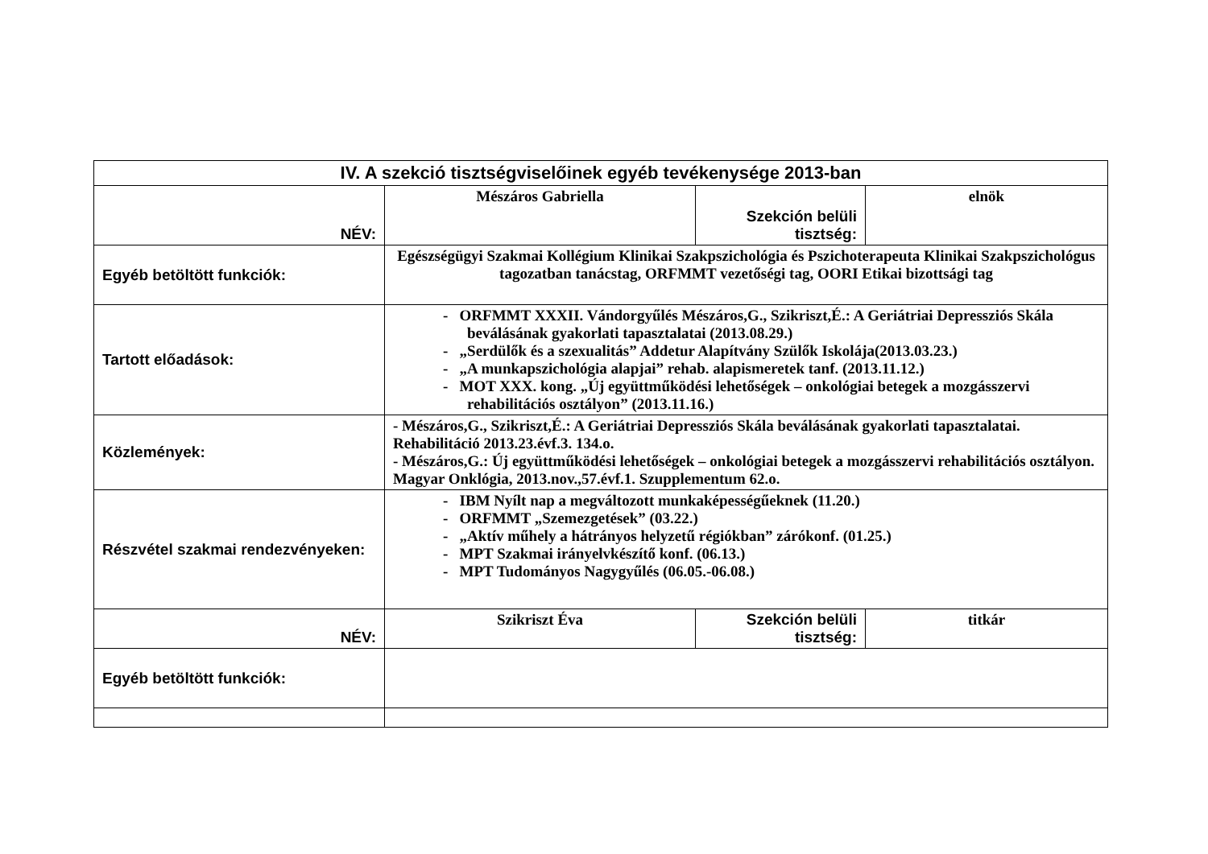| IV. A szekció tisztségviselőinek egyéb tevékenysége 2013-ban | | | |
| NÉV: | Mészáros Gabriella | Szekción belüli tisztség: | elnök |
| Egyéb betöltött funkciók: | Egészségügyi Szakmai Kollégium Klinikai Szakpszichológia és Pszichoterapeuta Klinikai Szakpszichológus tagozatban tanácstag, ORFMMT vezetőségi tag, OORI Etikai bizottsági tag | | |
| Tartott előadások: | - ORFMMT XXXII. Vándorgyűlés Mészáros,G., Szikriszt,É.: A Geriátriai Depressziós Skála beválásának gyakorlati tapasztalatai (2013.08.29.) - „Serdülők és a szexualitás” Addetur Alapítvány Szülők Iskolája(2013.03.23.) - „A munkapszichológia alapjai” rehab. alapismeretek tanf. (2013.11.12.) - MOT XXX. kong. „Új együttműködési lehetőségek – onkológiai betegek a mozgásszervi rehabilitációs osztályon” (2013.11.16.) | | |
| Közlemények: | - Mészáros,G., Szikriszt,É.: A Geriátriai Depressziós Skála beválásának gyakorlati tapasztalatai. Rehabilitáció 2013.23.évf.3. 134.o. - Mészáros,G.: Új együttműködési lehetőségek – onkológiai betegek a mozgásszervi rehabilitációs osztályon. Magyar Onklógia, 2013.nov.,57.évf.1. Szupplementum 62.o. | | |
| Részvétel szakmai rendezvényeken: | - IBM Nyílt nap a megváltozott munkaképességűeknek (11.20.) - ORFMMT „Szemezgetések” (03.22.) - „Aktív műhely a hátrányos helyzetű régiókban” zárókonf. (01.25.) - MPT Szakmai irányelvkészítő konf. (06.13.) - MPT Tudományos Nagygyűlés (06.05.-06.08.) | | |
| NÉV: | Szikriszt Éva | Szekción belüli tisztség: | titkár |
| Egyéb betöltött funkciók: | | | |